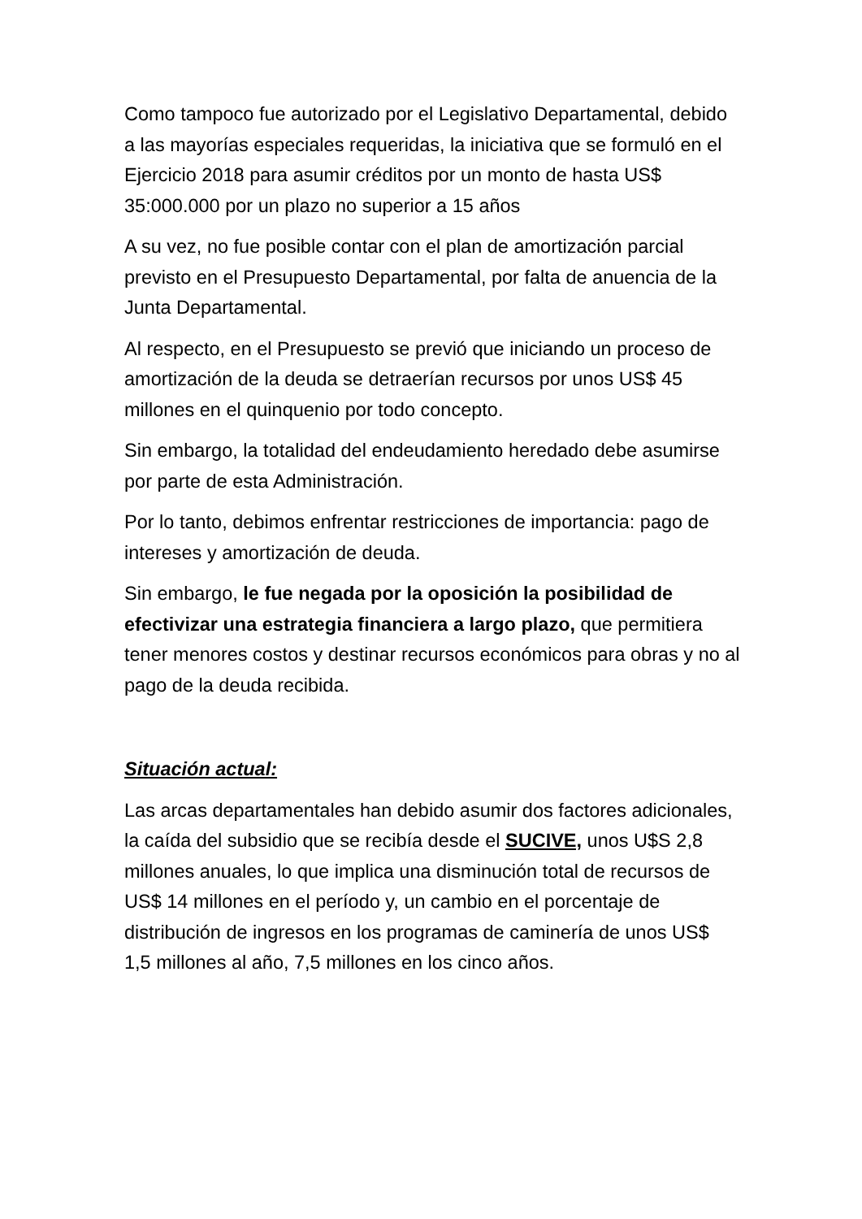Como tampoco fue autorizado por el Legislativo Departamental, debido a las mayorías especiales requeridas, la iniciativa que se formuló en el Ejercicio 2018 para asumir créditos por un monto de hasta US$ 35:000.000 por un plazo no superior a 15 años
A su vez, no fue posible contar con el plan de amortización parcial previsto en el Presupuesto Departamental, por falta de anuencia de la Junta Departamental.
Al respecto, en el Presupuesto se previó que iniciando un proceso de amortización de la deuda se detraerían recursos por unos US$ 45 millones en el quinquenio por todo concepto.
Sin embargo, la totalidad del endeudamiento heredado debe asumirse por parte de esta Administración.
Por lo tanto, debimos enfrentar restricciones de importancia: pago de intereses y amortización de deuda.
Sin embargo, le fue negada por la oposición la posibilidad de efectivizar una estrategia financiera a largo plazo, que permitiera tener menores costos y destinar recursos económicos para obras y no al pago de la deuda recibida.
Situación actual:
Las arcas departamentales han debido asumir dos factores adicionales, la caída del subsidio que se recibía desde el SUCIVE, unos U$S 2,8 millones anuales, lo que implica una disminución total de recursos de US$ 14 millones en el período y, un cambio en el porcentaje de distribución de ingresos en los programas de caminería de unos US$ 1,5 millones al año, 7,5 millones en los cinco años.